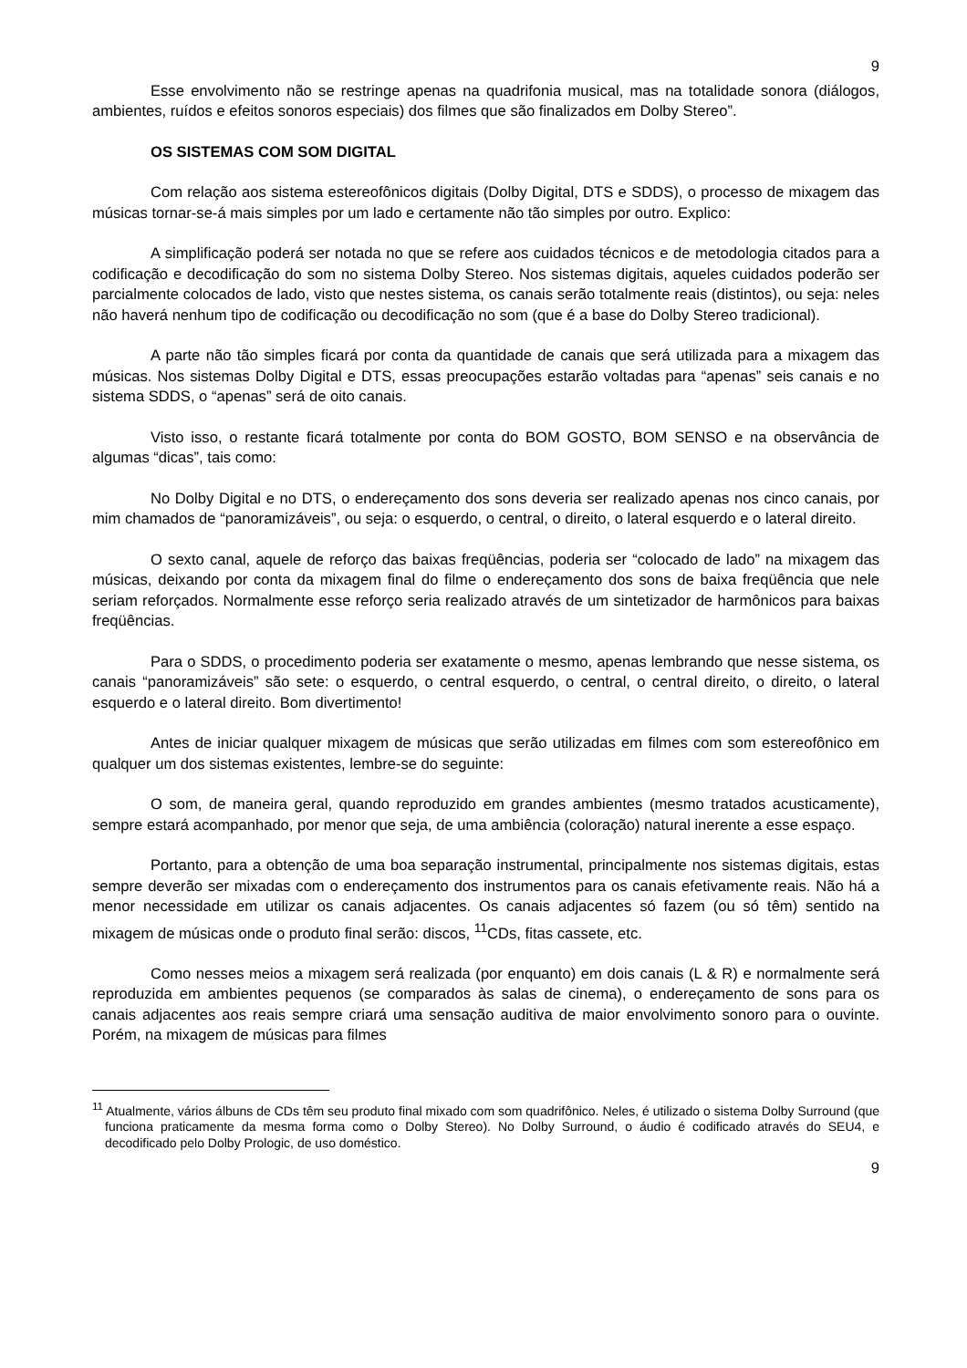9
Esse envolvimento não se restringe apenas na quadrifonia musical, mas na totalidade sonora (diálogos, ambientes, ruídos e efeitos sonoros especiais) dos filmes que são finalizados em Dolby Stereo”.
OS SISTEMAS COM SOM DIGITAL
Com relação aos sistema estereofônicos digitais (Dolby Digital, DTS e SDDS), o processo de mixagem das músicas tornar-se-á mais simples por um lado e certamente não tão simples por outro. Explico:
A simplificação poderá ser notada no que se refere aos cuidados técnicos e de metodologia citados para a codificação e decodificação do som no sistema Dolby Stereo. Nos sistemas digitais, aqueles cuidados poderão ser parcialmente colocados de lado, visto que nestes sistema, os canais serão totalmente reais (distintos), ou seja: neles não haverá nenhum tipo de codificação ou decodificação no som (que é a base do Dolby Stereo tradicional).
A parte não tão simples ficará por conta da quantidade de canais que será utilizada para a mixagem das músicas. Nos sistemas Dolby Digital e DTS, essas preocupações estarão voltadas para “apenas” seis canais e no sistema SDDS, o “apenas” será de oito canais.
Visto isso, o restante ficará totalmente por conta do BOM GOSTO, BOM SENSO e na observância de algumas “dicas”, tais como:
No Dolby Digital e no DTS, o endereçamento dos sons deveria ser realizado apenas nos cinco canais, por mim chamados de “panoramizáveis”, ou seja: o esquerdo, o central, o direito, o lateral esquerdo e o lateral direito.
O sexto canal, aquele de reforço das baixas freqüências, poderia ser “colocado de lado” na mixagem das músicas, deixando por conta da mixagem final do filme o endereçamento dos sons de baixa freqüência que nele seriam reforçados. Normalmente esse reforço seria realizado através de um sintetizador de harmônicos para baixas freqüências.
Para o SDDS, o procedimento poderia ser exatamente o mesmo, apenas lembrando que nesse sistema, os canais “panoramizáveis” são sete: o esquerdo, o central esquerdo, o central, o central direito, o direito, o lateral esquerdo e o lateral direito. Bom divertimento!
Antes de iniciar qualquer mixagem de músicas que serão utilizadas em filmes com som estereofônico em qualquer um dos sistemas existentes, lembre-se do seguinte:
O som, de maneira geral, quando reproduzido em grandes ambientes (mesmo tratados acusticamente), sempre estará acompanhado, por menor que seja, de uma ambiência (coloração) natural inerente a esse espaço.
Portanto, para a obtenção de uma boa separação instrumental, principalmente nos sistemas digitais, estas sempre deverão ser mixadas com o endereçamento dos instrumentos para os canais efetivamente reais. Não há a menor necessidade em utilizar os canais adjacentes. Os canais adjacentes só fazem (ou só têm) sentido na mixagem de músicas onde o produto final serão: discos, <sup>11</sup>CDs, fitas cassete, etc.
Como nesses meios a mixagem será realizada (por enquanto) em dois canais (L & R) e normalmente será reproduzida em ambientes pequenos (se comparados às salas de cinema), o endereçamento de sons para os canais adjacentes aos reais sempre criará uma sensação auditiva de maior envolvimento sonoro para o ouvinte. Porém, na mixagem de músicas para filmes
<sup>11</sup> Atualmente, vários álbuns de CDs têm seu produto final mixado com som quadrifônico. Neles, é utilizado o sistema Dolby Surround (que funciona praticamente da mesma forma como o Dolby Stereo). No Dolby Surround, o áudio é codificado através do SEU4, e decodificado pelo Dolby Prologic, de uso doméstico.
9